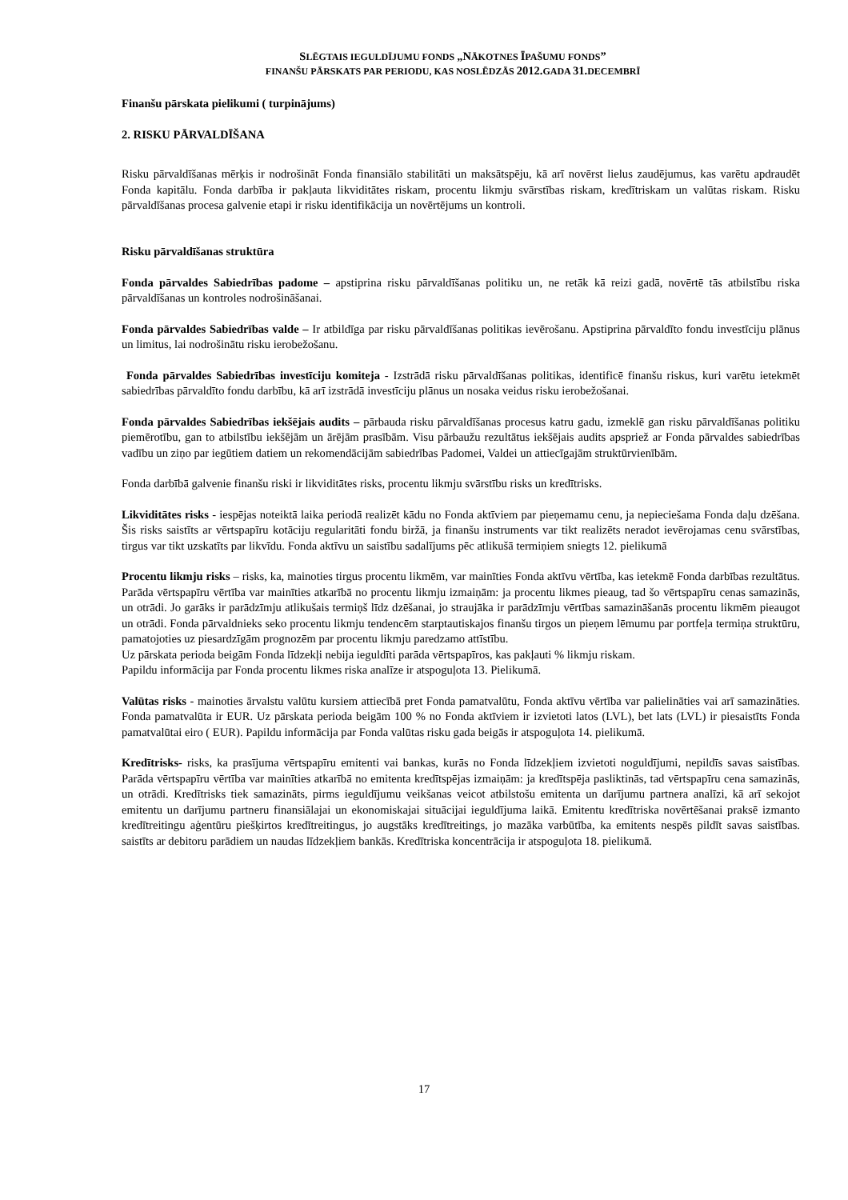SLĒGTAIS IEGULDĪJUMU FONDS „NĀKOTNES ĪPAŠUMU FONDS”
FINANŠU PĀRSKATS PAR PERIODU, KAS NOSLĒDZĀS 2012. GADA 31. DECEMBRĪ
Finanšu pārskata pielikumi ( turpinājums)
2. RISKU PĀRVALDĪŠANA
Risku pārvaldīšanas mērķis ir nodrošināt Fonda finansiālo stabilitāti un maksātspēju, kā arī novērst lielus zaudējumus, kas varētu apdraudēt Fonda kapitālu. Fonda darbība ir pakļauta likviditātes riskam, procentu likmju svārstības riskam, kredītriskam un valūtas riskam. Risku pārvaldīšanas procesa galvenie etapi ir risku identifikācija un novērtējums un kontroli.
Risku pārvaldīšanas struktūra
Fonda pārvaldes Sabiedrības padome – apstiprina risku pārvaldīšanas politiku un, ne retāk kā reizi gadā, novērtē tās atbilstību riska pārvaldīšanas un kontroles nodrošināšanai.
Fonda pārvaldes Sabiedrības valde – Ir atbildīga par risku pārvaldīšanas politikas ievērošanu. Apstiprina pārvaldīto fondu investīciju plānus un limitus, lai nodrošinātu risku ierobežošanu.
Fonda pārvaldes Sabiedrības investīciju komiteja - Izstrādā risku pārvaldīšanas politikas, identificē finanšu riskus, kuri varētu ietekmēt sabiedrības pārvaldīto fondu darbību, kā arī izstrādā investīciju plānus un nosaka veidus risku ierobežošanai.
Fonda pārvaldes Sabiedrības iekšējais audits – pārbauda risku pārvaldīšanas procesus katru gadu, izmeklē gan risku pārvaldīšanas politiku piemērotību, gan to atbilstību iekšējām un ārējām prasībām. Visu pārbaužu rezultātus iekšējais audits apspriež ar Fonda pārvaldes sabiedrības vadību un ziņo par iegūtiem datiem un rekomendācijām sabiedrības Padomei, Valdei un attiecīgajām struktūrvienībām.
Fonda darbībā galvenie finanšu riski ir likviditātes risks, procentu likmju svārstību risks un kredītrisks.
Likviditātes risks - iespējas noteiktā laika periodā realizēt kādu no Fonda aktīviem par pieņemamu cenu, ja nepieciešama Fonda daļu dzēšana. Šis risks saistīts ar vērtspapīru kotāciju regularitāti fondu biržā, ja finanšu instruments var tikt realizēts neradot ievērojamas cenu svārstības, tirgus var tikt uzskatīts par likvīdu. Fonda aktīvu un saistību sadalījums pēc atlikušā termiņiem sniegts 12. pielikumā
Procentu likmju risks – risks, ka, mainoties tirgus procentu likmēm, var mainīties Fonda aktīvu vērtība, kas ietekmē Fonda darbības rezultātus. Parāda vērtspapīru vērtība var mainīties atkarībā no procentu likmju izmaiņām: ja procentu likmes pieaug, tad šo vērtspapīru cenas samazinās, un otrādi. Jo garāks ir parādzīmju atlikušais termiņš līdz dzēšanai, jo straujāka ir parādzīmju vērtības samazināšanās procentu likmēm pieaugot un otrādi. Fonda pārvaldnieks seko procentu likmju tendencēm starptautiskajos finanšu tirgos un pieņem lēmumu par portfeļa termiņa struktūru, pamatojoties uz piesardzīgām prognozēm par procentu likmju paredzamo attīstību.
Uz pārskata perioda beigām Fonda līdzekļi nebija ieguldīti parāda vērtspapīros, kas pakļauti % likmju riskam.
Papildu informācija par Fonda procentu likmes riska analīze ir atspoguļota 13. Pielikumā.
Valūtas risks - mainoties ārvalstu valūtu kursiem attiecībā pret Fonda pamatvalūtu, Fonda aktīvu vērtība var palielināties vai arī samazināties. Fonda pamatvalūta ir EUR. Uz pārskata perioda beigām 100 % no Fonda aktīviem ir izvietoti latos (LVL), bet lats (LVL) ir piesaistīts Fonda pamatvalūtai eiro ( EUR). Papildu informācija par Fonda valūtas risku gada beigās ir atspoguļota 14. pielikumā.
Kredītrisks- risks, ka prasījuma vērtspapīru emitenti vai bankas, kurās no Fonda līdzekļiem izvietoti noguldījumi, nepildīs savas saistības. Parāda vērtspapīru vērtība var mainīties atkarībā no emitenta kredītspējas izmaiņām: ja kredītspēja pasliktinās, tad vērtspapīru cena samazinās, un otrādi. Kredītrisks tiek samazināts, pirms ieguldījumu veikšanas veicot atbilstošu emitenta un darījumu partnera analīzi, kā arī sekojot emitentu un darījumu partneru finansiālajai un ekonomiskajai situācijai ieguldījuma laikā. Emitentu kredītriska novērtēšanai praksē izmanto kredītreitingu aģentūru piešķirtos kredītreitingus, jo augstāks kredītreitings, jo mazāka varbūtība, ka emitents nespēs pildīt savas saistības. saistīts ar debitoru parādiem un naudas līdzekļiem bankās. Kredītriska koncentrācija ir atspoguļota 18. pielikumā.
17